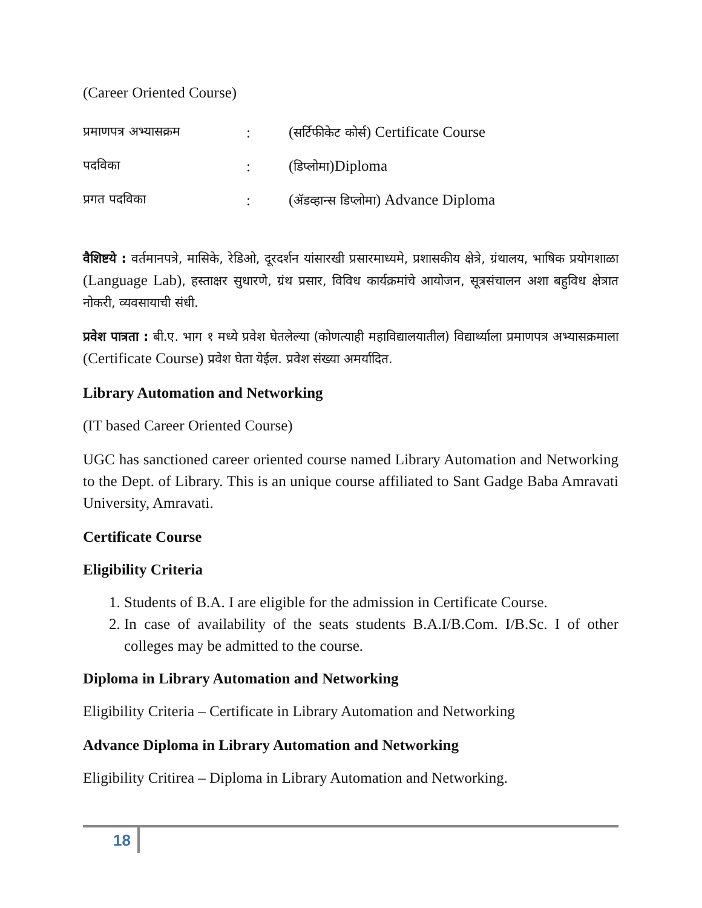(Career Oriented Course)
प्रमाणपत्र अभ्यासक्रम: (सर्टिफीकेट कोर्स) Certificate Course
पदविका: (डिप्लोमा)Diploma
प्रगत पदविका: (ॲडव्हान्स डिप्लोमा) Advance Diploma
वैशिष्टये : वर्तमानपत्रे, मासिके, रेडिओ, दूरदर्शन यांसारखी प्रसारमाध्यमे, प्रशासकीय क्षेत्रे, ग्रंथालय, भाषिक प्रयोगशाळा (Language Lab), हस्ताक्षर सुधारणे, ग्रंथ प्रसार, विविध कार्यक्रमांचे आयोजन, सूत्रसंचालन अशा बहुविध क्षेत्रात नोकरी, व्यवसायाची संधी.
प्रवेश पात्रता : बी.ए. भाग १ मध्ये प्रवेश घेतलेल्या (कोणत्याही महाविद्यालयातील) विद्यार्थ्याला प्रमाणपत्र अभ्यासक्रमाला (Certificate Course) प्रवेश घेता येईल. प्रवेश संख्या अमर्यादित.
Library Automation and Networking
(IT based Career Oriented Course)
UGC has sanctioned career oriented course named Library Automation and Networking to the Dept. of Library. This is an unique course affiliated to Sant Gadge Baba Amravati University, Amravati.
Certificate Course
Eligibility Criteria
1. Students of B.A. I are eligible for the admission in Certificate Course.
2. In case of availability of the seats students B.A.I/B.Com. I/B.Sc. I of other colleges may be admitted to the course.
Diploma in Library Automation and Networking
Eligibility Criteria – Certificate in Library Automation and Networking
Advance Diploma in Library Automation and Networking
Eligibility Critirea – Diploma in Library Automation and Networking.
18